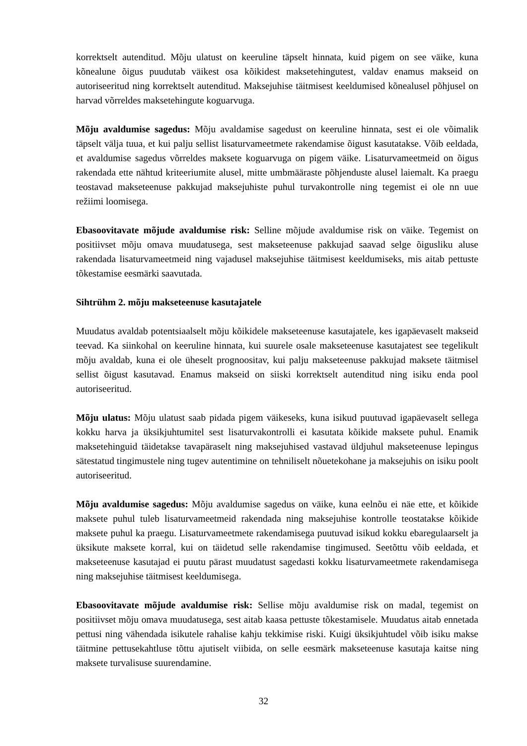korrektselt autenditud. Mõju ulatust on keeruline täpselt hinnata, kuid pigem on see väike, kuna kõnealune õigus puudutab väikest osa kõikidest maksetehingutest, valdav enamus makseid on autoriseeritud ning korrektselt autenditud. Maksejuhise täitmisest keeldumised kõnealusel põhjusel on harvad võrreldes maksetehingute koguarvuga.
Mõju avaldumise sagedus: Mõju avaldamise sagedust on keeruline hinnata, sest ei ole võimalik täpselt välja tuua, et kui palju sellist lisaturvameetmete rakendamise õigust kasutatakse. Võib eeldada, et avaldumise sagedus võrreldes maksete koguarvuga on pigem väike. Lisaturvameetmeid on õigus rakendada ette nähtud kriteeriumite alusel, mitte umbmääraste põhjenduste alusel laiemalt. Ka praegu teostavad makseteenuse pakkujad maksejuhiste puhul turvakontrolle ning tegemist ei ole nn uue režiimi loomisega.
Ebasoovitavate mõjude avaldumise risk: Selline mõjude avaldumise risk on väike. Tegemist on positiivset mõju omava muudatusega, sest makseteenuse pakkujad saavad selge õigusliku aluse rakendada lisaturvameetmeid ning vajadusel maksejuhise täitmisest keeldumiseks, mis aitab pettuste tõkestamise eesmärki saavutada.
Sihtrühm 2. mõju makseteenuse kasutajatele
Muudatus avaldab potentsiaalselt mõju kõikidele makseteenuse kasutajatele, kes igapäevaselt makseid teevad. Ka siinkohal on keeruline hinnata, kui suurele osale makseteenuse kasutajatest see tegelikult mõju avaldab, kuna ei ole üheselt prognoositav, kui palju makseteenuse pakkujad maksete täitmisel sellist õigust kasutavad. Enamus makseid on siiski korrektselt autenditud ning isiku enda pool autoriseeritud.
Mõju ulatus: Mõju ulatust saab pidada pigem väikeseks, kuna isikud puutuvad igapäevaselt sellega kokku harva ja üksikjuhtumitel sest lisaturvakontrolli ei kasutata kõikide maksete puhul. Enamik maksetehinguid täidetakse tavapäraselt ning maksejuhised vastavad üldjuhul makseteenuse lepingus sätestatud tingimustele ning tugev autentimine on tehniliselt nõuetekohane ja maksejuhis on isiku poolt autoriseeritud.
Mõju avaldumise sagedus: Mõju avaldumise sagedus on väike, kuna eelnõu ei näe ette, et kõikide maksete puhul tuleb lisaturvameetmeid rakendada ning maksejuhise kontrolle teostatakse kõikide maksete puhul ka praegu. Lisaturvameetmete rakendamisega puutuvad isikud kokku ebaregulaarselt ja üksikute maksete korral, kui on täidetud selle rakendamise tingimused. Seetõttu võib eeldada, et makseteenuse kasutajad ei puutu pärast muudatust sagedasti kokku lisaturvameetmete rakendamisega ning maksejuhise täitmisest keeldumisega.
Ebasoovitavate mõjude avaldumise risk: Sellise mõju avaldumise risk on madal, tegemist on positiivset mõju omava muudatusega, sest aitab kaasa pettuste tõkestamisele. Muudatus aitab ennetada pettusi ning vähendada isikutele rahalise kahju tekkimise riski. Kuigi üksikjuhtudel võib isiku makse täitmine pettusekahtluse tõttu ajutiselt viibida, on selle eesmärk makseteenuse kasutaja kaitse ning maksete turvalisuse suurendamine.
32